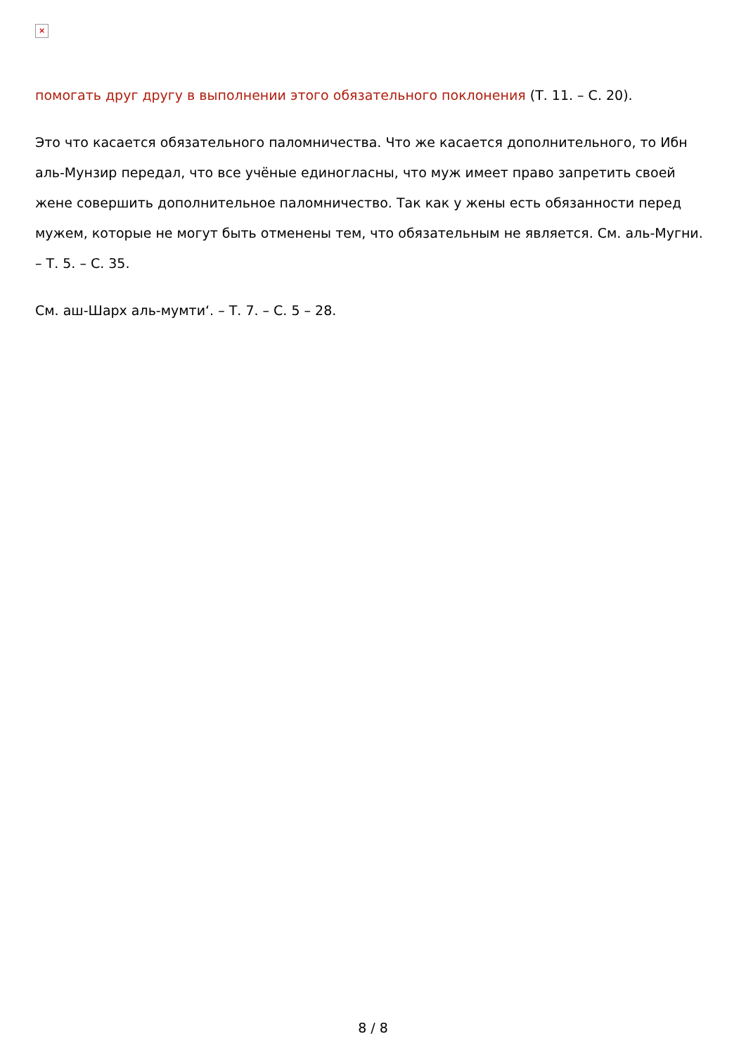×
помогать друг другу в выполнении этого обязательного поклонения (Т. 11. – С. 20).
Это что касается обязательного паломничества. Что же касается дополнительного, то Ибн аль-Мунзир передал, что все учёные единогласны, что муж имеет право запретить своей жене совершить дополнительное паломничество. Так как у жены есть обязанности перед мужем, которые не могут быть отменены тем, что обязательным не является. См. аль-Мугни. – Т. 5. – С. 35.
См. аш-Шарх аль-мумти‘. – Т. 7. – С. 5 – 28.
8 / 8